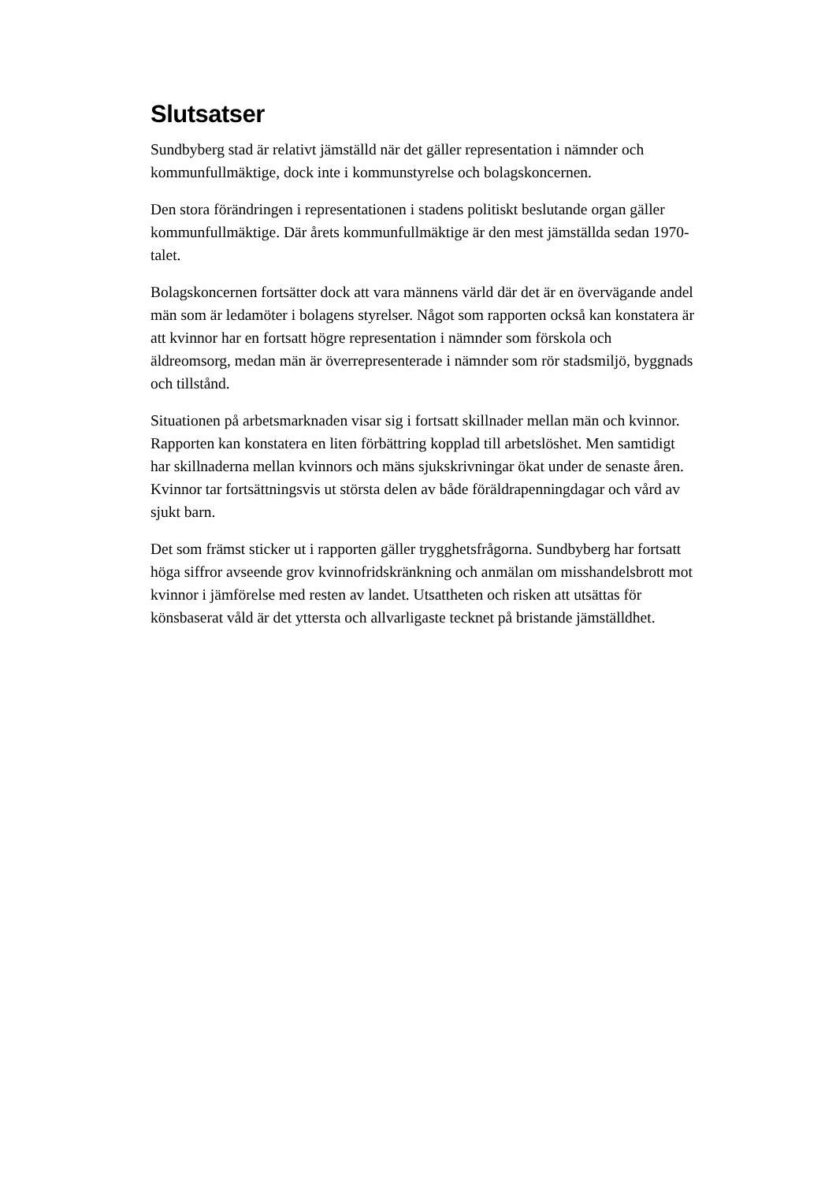Slutsatser
Sundbyberg stad är relativt jämställd när det gäller representation i nämnder och kommunfullmäktige, dock inte i kommunstyrelse och bolagskoncernen.
Den stora förändringen i representationen i stadens politiskt beslutande organ gäller kommunfullmäktige. Där årets kommunfullmäktige är den mest jämställda sedan 1970-talet.
Bolagskoncernen fortsätter dock att vara männens värld där det är en övervägande andel män som är ledamöter i bolagens styrelser. Något som rapporten också kan konstatera är att kvinnor har en fortsatt högre representation i nämnder som förskola och äldreomsorg, medan män är överrepresenterade i nämnder som rör stadsmiljö, byggnads och tillstånd.
Situationen på arbetsmarknaden visar sig i fortsatt skillnader mellan män och kvinnor. Rapporten kan konstatera en liten förbättring kopplad till arbetslöshet. Men samtidigt har skillnaderna mellan kvinnors och mäns sjukskrivningar ökat under de senaste åren. Kvinnor tar fortsättningsvis ut största delen av både föräldrapenningdagar och vård av sjukt barn.
Det som främst sticker ut i rapporten gäller trygghetsfrågorna. Sundbyberg har fortsatt höga siffror avseende grov kvinnofridskränkning och anmälan om misshandelsbrott mot kvinnor i jämförelse med resten av landet. Utsattheten och risken att utsättas för könsbaserat våld är det yttersta och allvarligaste tecknet på bristande jämställdhet.